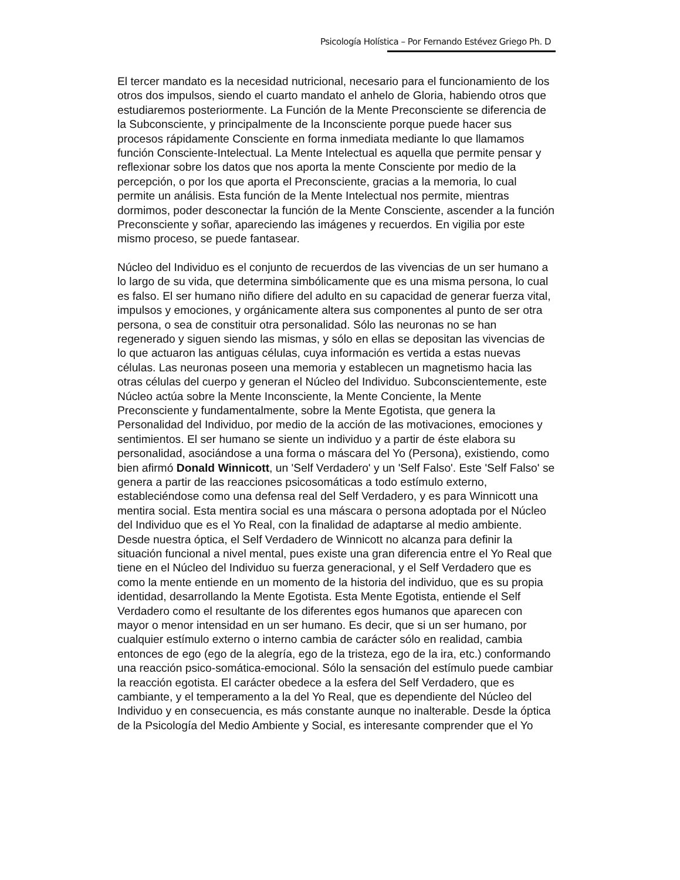Psicología Holística – Por Fernando Estévez Griego Ph. D
El tercer mandato es la necesidad nutricional, necesario para el funcionamiento de los otros dos impulsos, siendo el cuarto mandato el anhelo de Gloria, habiendo otros que estudiaremos posteriormente. La Función de la Mente Preconsciente se diferencia de la Subconsciente, y principalmente de la Inconsciente porque puede hacer sus procesos rápidamente Consciente en forma inmediata mediante lo que llamamos función Consciente-Intelectual. La Mente Intelectual es aquella que permite pensar y reflexionar sobre los datos que nos aporta la mente Consciente por medio de la percepción, o por los que aporta el Preconsciente, gracias a la memoria, lo cual permite un análisis. Esta función de la Mente Intelectual nos permite, mientras dormimos, poder desconectar la función de la Mente Consciente, ascender a la función Preconsciente y soñar, apareciendo las imágenes y recuerdos. En vigilia por este mismo proceso, se puede fantasear.
Núcleo del Individuo es el conjunto de recuerdos de las vivencias de un ser humano a lo largo de su vida, que determina simbólicamente que es una misma persona, lo cual es falso. El ser humano niño difiere del adulto en su capacidad de generar fuerza vital, impulsos y emociones, y orgánicamente altera sus componentes al punto de ser otra persona, o sea de constituir otra personalidad. Sólo las neuronas no se han regenerado y siguen siendo las mismas, y sólo en ellas se depositan las vivencias de lo que actuaron las antiguas células, cuya información es vertida a estas nuevas células. Las neuronas poseen una memoria y establecen un magnetismo hacia las otras células del cuerpo y generan el Núcleo del Individuo. Subconscientemente, este Núcleo actúa sobre la Mente Inconsciente, la Mente Conciente, la Mente Preconsciente y fundamentalmente, sobre la Mente Egotista, que genera la Personalidad del Individuo, por medio de la acción de las motivaciones, emociones y sentimientos. El ser humano se siente un individuo y a partir de éste elabora su personalidad, asociándose a una forma o máscara del Yo (Persona), existiendo, como bien afirmó Donald Winnicott, un 'Self Verdadero' y un 'Self Falso'. Este 'Self Falso' se genera a partir de las reacciones psicosomáticas a todo estímulo externo, estableciéndose como una defensa real del Self Verdadero, y es para Winnicott una mentira social. Esta mentira social es una máscara o persona adoptada por el Núcleo del Individuo que es el Yo Real, con la finalidad de adaptarse al medio ambiente. Desde nuestra óptica, el Self Verdadero de Winnicott no alcanza para definir la situación funcional a nivel mental, pues existe una gran diferencia entre el Yo Real que tiene en el Núcleo del Individuo su fuerza generacional, y el Self Verdadero que es como la mente entiende en un momento de la historia del individuo, que es su propia identidad, desarrollando la Mente Egotista. Esta Mente Egotista, entiende el Self Verdadero como el resultante de los diferentes egos humanos que aparecen con mayor o menor intensidad en un ser humano. Es decir, que si un ser humano, por cualquier estímulo externo o interno cambia de carácter sólo en realidad, cambia entonces de ego (ego de la alegría, ego de la tristeza, ego de la ira, etc.) conformando una reacción psico-somática-emocional. Sólo la sensación del estímulo puede cambiar la reacción egotista. El carácter obedece a la esfera del Self Verdadero, que es cambiante, y el temperamento a la del Yo Real, que es dependiente del Núcleo del Individuo y en consecuencia, es más constante aunque no inalterable. Desde la óptica de la Psicología del Medio Ambiente y Social, es interesante comprender que el Yo